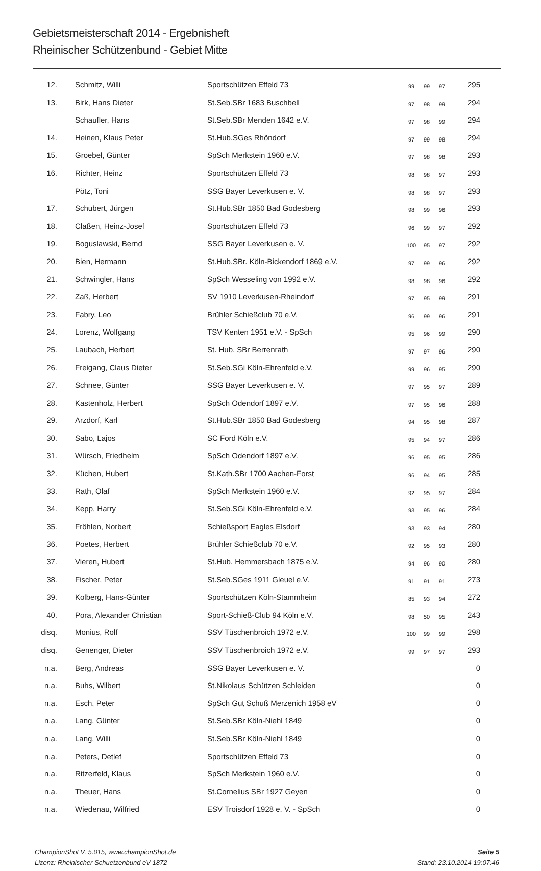Gebietsmeisterschaft 2014 - Ergebnisheft
Rheinischer Schützenbund - Gebiet Mitte
| 12. | Schmitz, Willi | Sportschützen Effeld 73 | 99 | 99 | 97 | 295 |
| 13. | Birk, Hans Dieter | St.Seb.SBr 1683 Buschbell | 97 | 98 | 99 | 294 |
| | Schaufler, Hans | St.Seb.SBr Menden 1642 e.V. | 97 | 98 | 99 | 294 |
| 14. | Heinen, Klaus Peter | St.Hub.SGes Rhöndorf | 97 | 99 | 98 | 294 |
| 15. | Groebel, Günter | SpSch Merkstein 1960 e.V. | 97 | 98 | 98 | 293 |
| 16. | Richter, Heinz | Sportschützen Effeld 73 | 98 | 98 | 97 | 293 |
| | Pötz, Toni | SSG Bayer Leverkusen e. V. | 98 | 98 | 97 | 293 |
| 17. | Schubert, Jürgen | St.Hub.SBr 1850 Bad Godesberg | 98 | 99 | 96 | 293 |
| 18. | Claßen, Heinz-Josef | Sportschützen Effeld 73 | 96 | 99 | 97 | 292 |
| 19. | Boguslawski, Bernd | SSG Bayer Leverkusen e. V. | 100 | 95 | 97 | 292 |
| 20. | Bien, Hermann | St.Hub.SBr. Köln-Bickendorf 1869 e.V. | 97 | 99 | 96 | 292 |
| 21. | Schwingler, Hans | SpSch Wesseling von 1992 e.V. | 98 | 98 | 96 | 292 |
| 22. | Zaß, Herbert | SV 1910 Leverkusen-Rheindorf | 97 | 95 | 99 | 291 |
| 23. | Fabry, Leo | Brühler Schießclub 70 e.V. | 96 | 99 | 96 | 291 |
| 24. | Lorenz, Wolfgang | TSV Kenten 1951 e.V. - SpSch | 95 | 96 | 99 | 290 |
| 25. | Laubach, Herbert | St. Hub. SBr Berrenrath | 97 | 97 | 96 | 290 |
| 26. | Freigang, Claus Dieter | St.Seb.SGi Köln-Ehrenfeld e.V. | 99 | 96 | 95 | 290 |
| 27. | Schnee, Günter | SSG Bayer Leverkusen e. V. | 97 | 95 | 97 | 289 |
| 28. | Kastenholz, Herbert | SpSch Odendorf 1897 e.V. | 97 | 95 | 96 | 288 |
| 29. | Arzdorf, Karl | St.Hub.SBr 1850 Bad Godesberg | 94 | 95 | 98 | 287 |
| 30. | Sabo, Lajos | SC Ford Köln e.V. | 95 | 94 | 97 | 286 |
| 31. | Würsch, Friedhelm | SpSch Odendorf 1897 e.V. | 96 | 95 | 95 | 286 |
| 32. | Küchen, Hubert | St.Kath.SBr 1700 Aachen-Forst | 96 | 94 | 95 | 285 |
| 33. | Rath, Olaf | SpSch Merkstein 1960 e.V. | 92 | 95 | 97 | 284 |
| 34. | Kepp, Harry | St.Seb.SGi Köln-Ehrenfeld e.V. | 93 | 95 | 96 | 284 |
| 35. | Fröhlen, Norbert | Schießsport Eagles Elsdorf | 93 | 93 | 94 | 280 |
| 36. | Poetes, Herbert | Brühler Schießclub 70 e.V. | 92 | 95 | 93 | 280 |
| 37. | Vieren, Hubert | St.Hub. Hemmersbach 1875 e.V. | 94 | 96 | 90 | 280 |
| 38. | Fischer, Peter | St.Seb.SGes 1911 Gleuel e.V. | 91 | 91 | 91 | 273 |
| 39. | Kolberg, Hans-Günter | Sportschützen Köln-Stammheim | 85 | 93 | 94 | 272 |
| 40. | Pora, Alexander Christian | Sport-Schieß-Club 94 Köln e.V. | 98 | 50 | 95 | 243 |
| disq. | Monius, Rolf | SSV Tüschenbroich 1972 e.V. | 100 | 99 | 99 | 298 |
| disq. | Genenger, Dieter | SSV Tüschenbroich 1972 e.V. | 99 | 97 | 97 | 293 |
| n.a. | Berg, Andreas | SSG Bayer Leverkusen e. V. | | | | 0 |
| n.a. | Buhs, Wilbert | St.Nikolaus Schützen Schleiden | | | | 0 |
| n.a. | Esch, Peter | SpSch Gut Schuß Merzenich 1958 eV | | | | 0 |
| n.a. | Lang, Günter | St.Seb.SBr Köln-Niehl 1849 | | | | 0 |
| n.a. | Lang, Willi | St.Seb.SBr Köln-Niehl 1849 | | | | 0 |
| n.a. | Peters, Detlef | Sportschützen Effeld 73 | | | | 0 |
| n.a. | Ritzerfeld, Klaus | SpSch Merkstein 1960 e.V. | | | | 0 |
| n.a. | Theuer, Hans | St.Cornelius SBr 1927 Geyen | | | | 0 |
| n.a. | Wiedenau, Wilfried | ESV Troisdorf 1928 e. V. - SpSch | | | | 0 |
ChampionShot V. 5.015, www.championShot.de
Lizenz: Rheinischer Schuetzenbund eV 1872
Seite 5
Stand: 23.10.2014 19:07:46